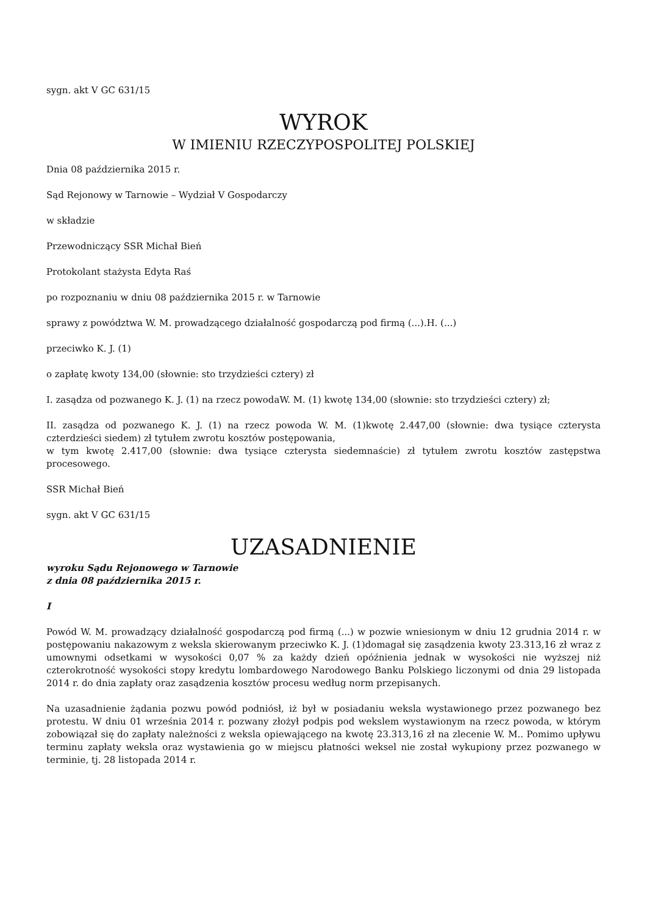sygn. akt V GC 631/15
WYROK
W IMIENIU RZECZYPOSPOLITEJ POLSKIEJ
Dnia 08 października 2015 r.
Sąd Rejonowy w Tarnowie – Wydział V Gospodarczy
w składzie
Przewodniczący SSR Michał Bień
Protokolant stażysta Edyta Raś
po rozpoznaniu w dniu 08 października 2015 r. w Tarnowie
sprawy z powództwa W. M. prowadzącego działalność gospodarczą pod firmą (...).H. (...)
przeciwko K. J. (1)
o zapłatę kwoty 134,00 (słownie: sto trzydzieści cztery) zł
I. zasądza od pozwanego K. J. (1) na rzecz powodaW. M. (1) kwotę 134,00 (słownie: sto trzydzieści cztery) zł;
II. zasądza od pozwanego K. J. (1) na rzecz powoda W. M. (1)kwotę 2.447,00 (słownie: dwa tysiące czterysta czterdzieści siedem) zł tytułem zwrotu kosztów postępowania,
w tym kwotę 2.417,00 (słownie: dwa tysiące czterysta siedemnaście) zł tytułem zwrotu kosztów zastępstwa procesowego.
SSR Michał Bień
sygn. akt V GC 631/15
UZASADNIENIE
wyroku Sądu Rejonowego w Tarnowie
z dnia 08 października 2015 r.
I
Powód W. M. prowadzący działalność gospodarczą pod firmą (...) w pozwie wniesionym w dniu 12 grudnia 2014 r. w postępowaniu nakazowym z weksla skierowanym przeciwko K. J. (1)domagał się zasądzenia kwoty 23.313,16 zł wraz z umownymi odsetkami w wysokości 0,07 % za każdy dzień opóźnienia jednak w wysokości nie wyższej niż czterokrotność wysokości stopy kredytu lombardowego Narodowego Banku Polskiego liczonymi od dnia 29 listopada 2014 r. do dnia zapłaty oraz zasądzenia kosztów procesu według norm przepisanych.
Na uzasadnienie żądania pozwu powód podniósł, iż był w posiadaniu weksla wystawionego przez pozwanego bez protestu. W dniu 01 września 2014 r. pozwany złożył podpis pod wekslem wystawionym na rzecz powoda, w którym zobowiązał się do zapłaty należności z weksla opiewającego na kwotę 23.313,16 zł na zlecenie W. M.. Pomimo upływu terminu zapłaty weksla oraz wystawienia go w miejscu płatności weksel nie został wykupiony przez pozwanego w terminie, tj. 28 listopada 2014 r.